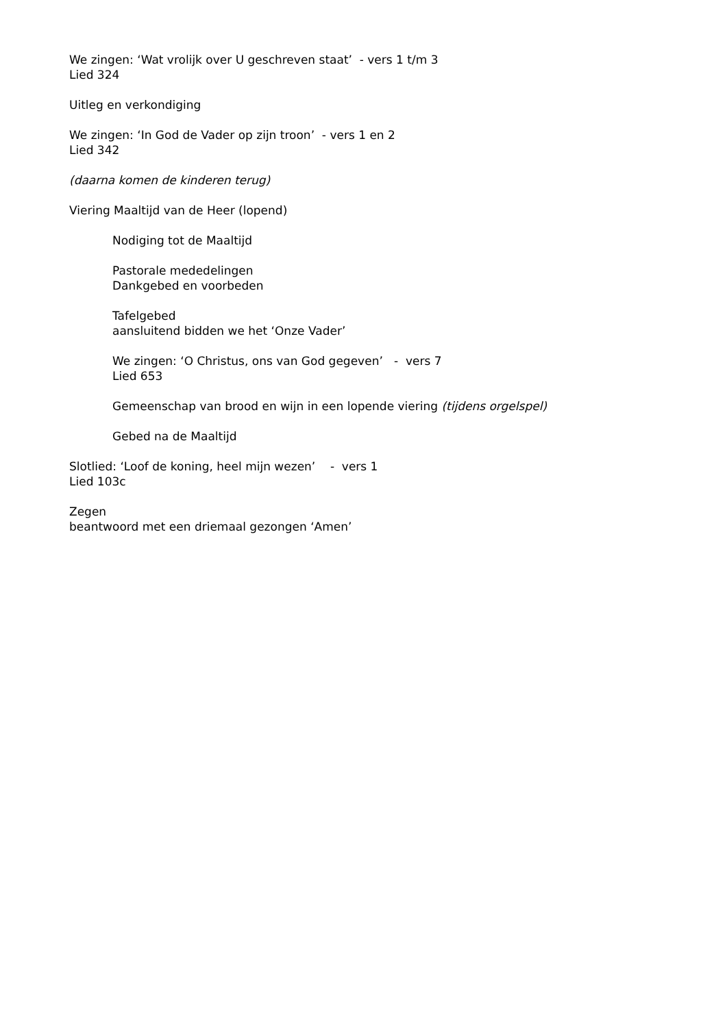We zingen: ‘Wat vrolijk over U geschreven staat’ - vers 1 t/m 3
Lied 324
Uitleg en verkondiging
We zingen: ‘In God de Vader op zijn troon’ - vers 1 en 2
Lied 342
(daarna komen de kinderen terug)
Viering Maaltijd van de Heer (lopend)
Nodiging tot de Maaltijd
Pastorale mededelingen
Dankgebed en voorbeden
Tafelgebed
aansluitend bidden we het ‘Onze Vader’
We zingen: ‘O Christus, ons van God gegeven’ - vers 7
Lied 653
Gemeenschap van brood en wijn in een lopende viering (tijdens orgelspel)
Gebed na de Maaltijd
Slotlied: ‘Loof de koning, heel mijn wezen’ - vers 1
Lied 103c
Zegen
beantwoord met een driemaal gezongen ‘Amen’